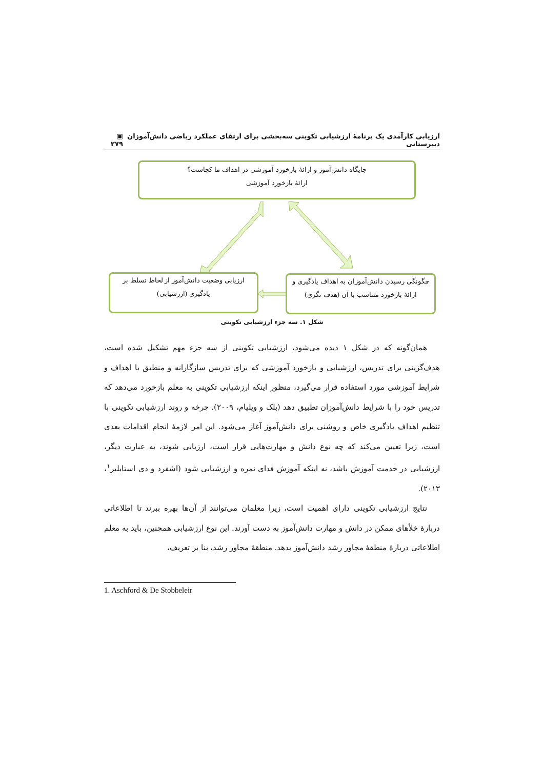ارزیابی کارآمدی یک برنامۀ ارزشیابی تکوینی سه‌بخشی برای ارتقای عملکرد ریاضی دانش‌آموزان دبیرستانی ▣ ۲۷۹
جایگاه دانش‌آموز و ارائۀ بازخورد آموزشی در اهداف ما کجاست؟
ارائۀ بازخورد آموزشی
ارزیابی وضعیت دانش‌آموز از لحاظ تسلط بر
یادگیری (ارزشیابی)
چگونگی رسیدن دانش‌آموزان به اهداف یادگیری و
ارائۀ بازخورد متناسب با آن (هدف نگری)
شکل ۱. سه جزء ارزشیابی تکوینی
همان‌گونه که در شکل ۱ دیده می‌شود، ارزشیابی تکوینی از سه جزء مهم تشکیل شده است، هدف‌گزینی برای تدریس، ارزشیابی و بازخورد آموزشی که برای تدریس سازگارانه و منطبق با اهداف و شرایط آموزشی مورد استفاده قرار می‌گیرد، منظور اینکه ارزشیابی تکوینی به معلم بازخورد می‌دهد که تدریس خود را با شرایط دانش‌آموزان تطبیق دهد (بلک و ویلیام، ۲۰۰۹). چرخه و روند ارزشیابی تکوینی با تنظیم اهداف یادگیری خاص و روشنی برای دانش‌آموز آغاز می‌شود. این امر لازمۀ انجام اقدامات بعدی است، زیرا تعیین می‌کند که چه نوع دانش و مهارت‌هایی قرار است، ارزیابی شوند، به عبارت دیگر، ارزشیابی در خدمت آموزش باشد، نه اینکه آموزش فدای نمره و ارزشیابی شود (اشفرد و دی استابلیر<sup>۱</sup>، ۲۰۱۳).
نتایج ارزشیابی تکوینی دارای اهمیت است، زیرا معلمان می‌توانند از آن‌ها بهره ببرند تا اطلاعاتی دربارۀ خلأهای ممکن در دانش و مهارت دانش‌آموز به دست آورند. این نوع ارزشیابی همچنین، باید به معلم اطلاعاتی دربارۀ منطقۀ مجاور رشد دانش‌آموز بدهد. منطقۀ مجاور رشد، بنا بر تعریف،
1. Aschford & De Stobbeleir